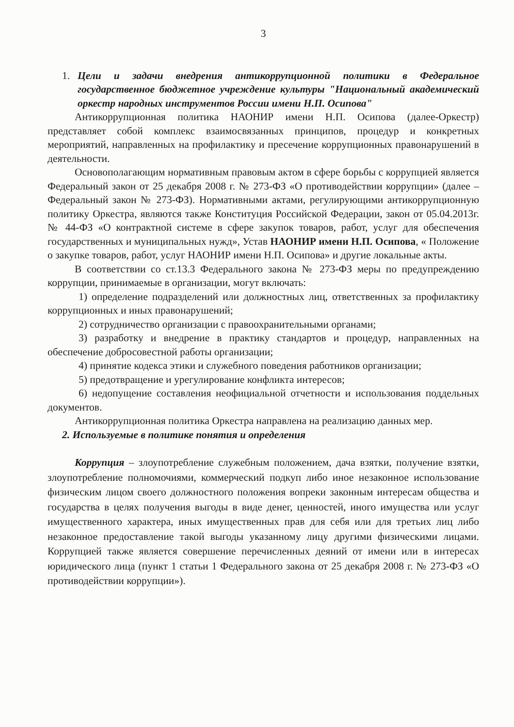3
1. Цели и задачи внедрения антикоррупционной политики в Федеральное государственное бюджетное учреждение культуры "Национальный академический оркестр народных инструментов России имени Н.П. Осипова"
Антикоррупционная политика НАОНИР имени Н.П. Осипова (далее-Оркестр) представляет собой комплекс взаимосвязанных принципов, процедур и конкретных мероприятий, направленных на профилактику и пресечение коррупционных правонарушений в деятельности.
Основополагающим нормативным правовым актом в сфере борьбы с коррупцией является Федеральный закон от 25 декабря 2008 г. № 273-ФЗ «О противодействии коррупции» (далее – Федеральный закон № 273-ФЗ). Нормативными актами, регулирующими антикоррупционную политику Оркестра, являются также Конституция Российской Федерации, закон от 05.04.2013г. № 44-ФЗ «О контрактной системе в сфере закупок товаров, работ, услуг для обеспечения государственных и муниципальных нужд», Устав НАОНИР имени Н.П. Осипова, « Положение о закупке товаров, работ, услуг НАОНИР имени Н.П. Осипова» и другие локальные акты.
В соответствии со ст.13.3 Федерального закона № 273-ФЗ меры по предупреждению коррупции, принимаемые в организации, могут включать:
1) определение подразделений или должностных лиц, ответственных за профилактику коррупционных и иных правонарушений;
2) сотрудничество организации с правоохранительными органами;
3) разработку и внедрение в практику стандартов и процедур, направленных на обеспечение добросовестной работы организации;
4) принятие кодекса этики и служебного поведения работников организации;
5) предотвращение и урегулирование конфликта интересов;
6) недопущение составления неофициальной отчетности и использования поддельных документов.
Антикоррупционная политика Оркестра направлена на реализацию данных мер.
2. Используемые в политике понятия и определения
Коррупция – злоупотребление служебным положением, дача взятки, получение взятки, злоупотребление полномочиями, коммерческий подкуп либо иное незаконное использование физическим лицом своего должностного положения вопреки законным интересам общества и государства в целях получения выгоды в виде денег, ценностей, иного имущества или услуг имущественного характера, иных имущественных прав для себя или для третьих лиц либо незаконное предоставление такой выгоды указанному лицу другими физическими лицами. Коррупцией также является совершение перечисленных деяний от имени или в интересах юридического лица (пункт 1 статьи 1 Федерального закона от 25 декабря 2008 г. № 273-ФЗ «О противодействии коррупции»).